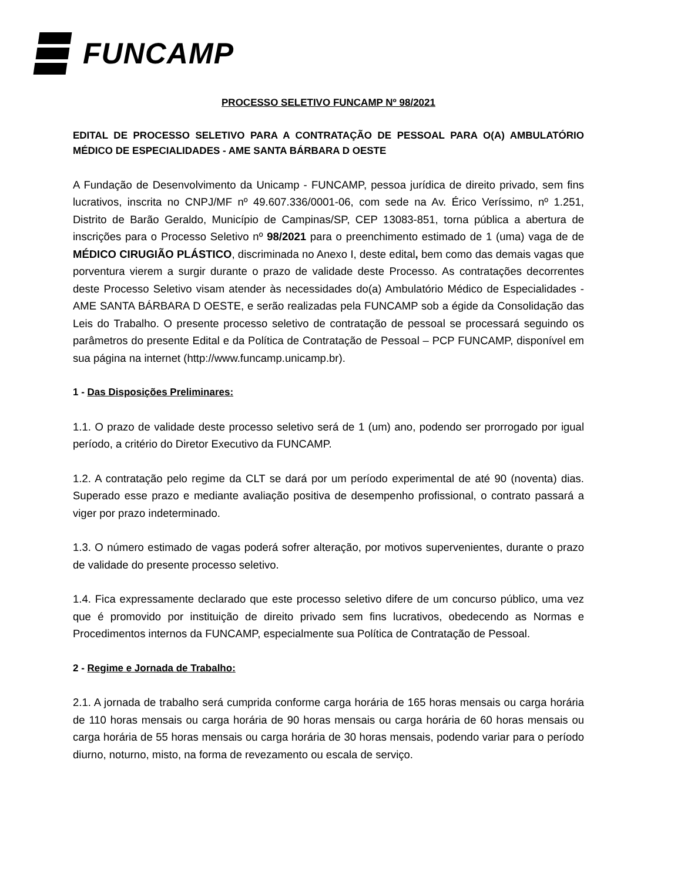FUNCAMP
PROCESSO SELETIVO FUNCAMP Nº 98/2021
EDITAL DE PROCESSO SELETIVO PARA A CONTRATAÇÃO DE PESSOAL PARA O(A) AMBULATÓRIO MÉDICO DE ESPECIALIDADES - AME SANTA BÁRBARA D OESTE
A Fundação de Desenvolvimento da Unicamp - FUNCAMP, pessoa jurídica de direito privado, sem fins lucrativos, inscrita no CNPJ/MF nº 49.607.336/0001-06, com sede na Av. Érico Veríssimo, nº 1.251, Distrito de Barão Geraldo, Município de Campinas/SP, CEP 13083-851, torna pública a abertura de inscrições para o Processo Seletivo nº 98/2021 para o preenchimento estimado de 1 (uma) vaga de de MÉDICO CIRUGIÃO PLÁSTICO, discriminada no Anexo I, deste edital, bem como das demais vagas que porventura vierem a surgir durante o prazo de validade deste Processo. As contratações decorrentes deste Processo Seletivo visam atender às necessidades do(a) Ambulatório Médico de Especialidades - AME SANTA BÁRBARA D OESTE, e serão realizadas pela FUNCAMP sob a égide da Consolidação das Leis do Trabalho. O presente processo seletivo de contratação de pessoal se processará seguindo os parâmetros do presente Edital e da Política de Contratação de Pessoal – PCP FUNCAMP, disponível em sua página na internet (http://www.funcamp.unicamp.br).
1 - Das Disposições Preliminares:
1.1. O prazo de validade deste processo seletivo será de 1 (um) ano, podendo ser prorrogado por igual período, a critério do Diretor Executivo da FUNCAMP.
1.2. A contratação pelo regime da CLT se dará por um período experimental de até 90 (noventa) dias. Superado esse prazo e mediante avaliação positiva de desempenho profissional, o contrato passará a viger por prazo indeterminado.
1.3. O número estimado de vagas poderá sofrer alteração, por motivos supervenientes, durante o prazo de validade do presente processo seletivo.
1.4. Fica expressamente declarado que este processo seletivo difere de um concurso público, uma vez que é promovido por instituição de direito privado sem fins lucrativos, obedecendo as Normas e Procedimentos internos da FUNCAMP, especialmente sua Política de Contratação de Pessoal.
2 - Regime e Jornada de Trabalho:
2.1. A jornada de trabalho será cumprida conforme carga horária de 165 horas mensais ou carga horária de 110 horas mensais ou carga horária de 90 horas mensais ou carga horária de 60 horas mensais ou carga horária de 55 horas mensais ou carga horária de 30 horas mensais, podendo variar para o período diurno, noturno, misto, na forma de revezamento ou escala de serviço.